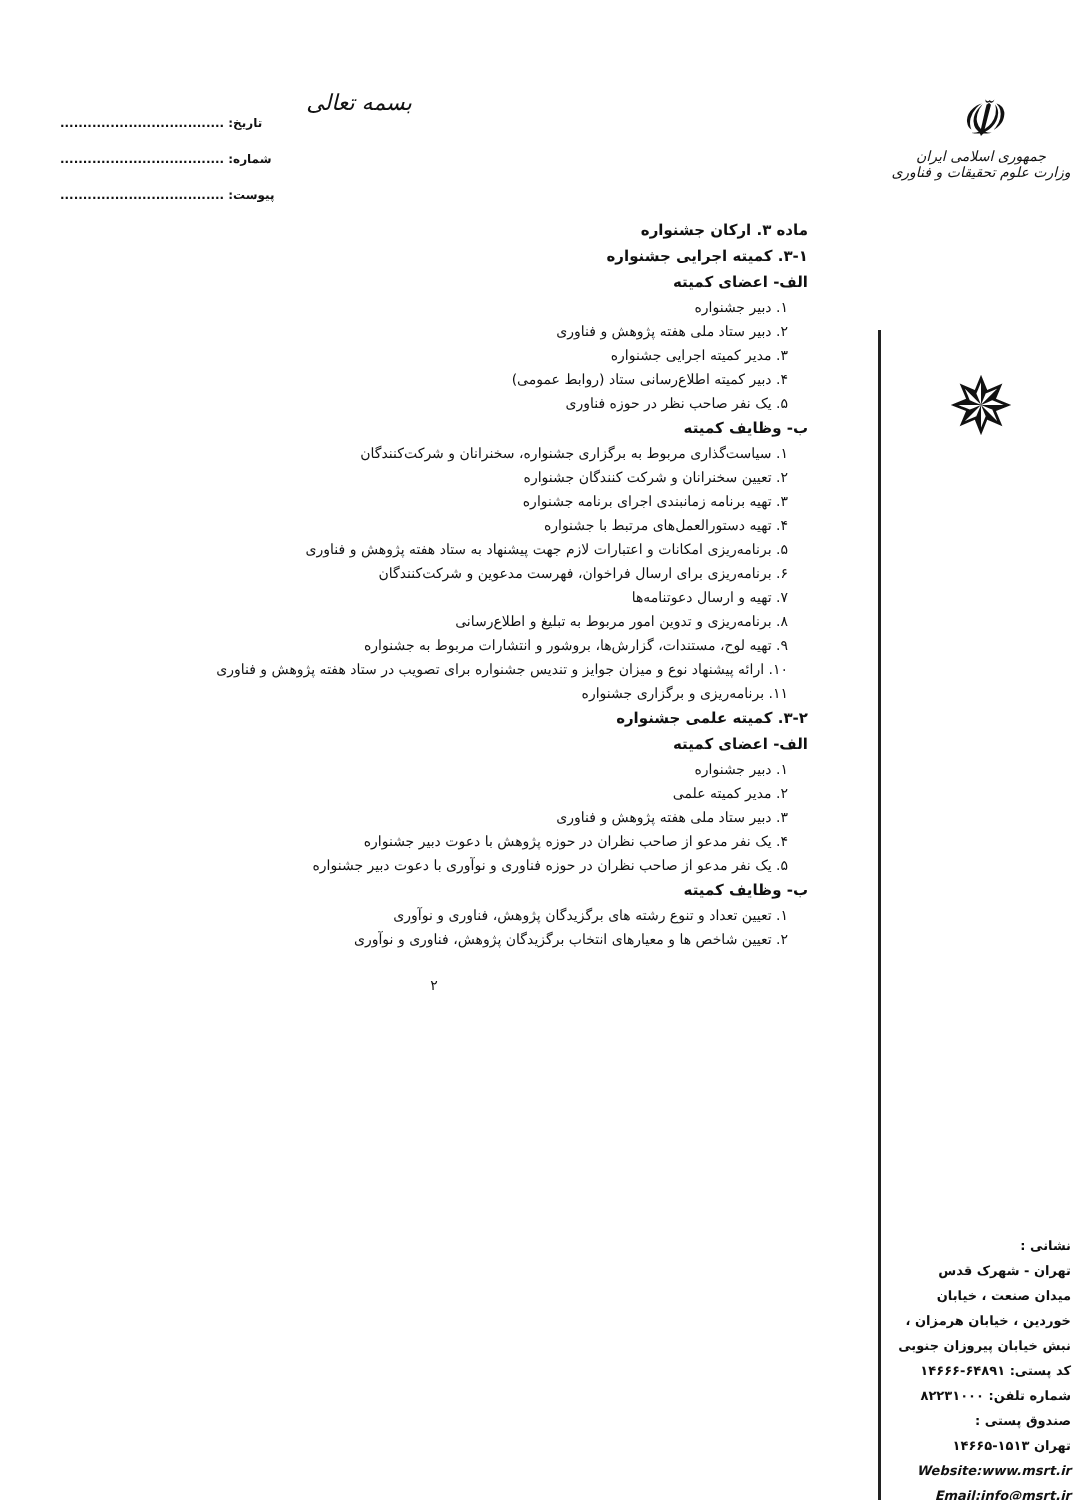☫
جمهوری اسلامی ایران
وزارت علوم تحقیقات و فناوری
✵
نشانی :
تهران - شهرک قدس
میدان صنعت ، خیابان
خوردین ، خیابان هرمزان ،
نبش خیابان پیروزان جنوبی
کد پستی: ۶۴۸۹۱-۱۴۶۶۶
شماره تلفن: ۸۲۲۳۱۰۰۰
صندوق پستی :
تهران ۱۵۱۳-۱۴۶۶۵
Website:www.msrt.ir
Email:info@msrt.ir
بسمه تعالی
تاریخ: ....................................
شماره: ....................................
پیوست: ....................................
ماده ۳. ارکان جشنواره
۳-۱. کمیته اجرایی جشنواره
الف- اعضای کمیته
۱. دبیر جشنواره
۲. دبیر ستاد ملی هفته پژوهش و فناوری
۳. مدیر کمیته اجرایی جشنواره
۴. دبیر کمیته اطلاع‌رسانی ستاد (روابط عمومی)
۵. یک نفر صاحب نظر در حوزه فناوری
ب- وظایف کمیته
۱. سیاست‌گذاری مربوط به برگزاری جشنواره، سخنرانان و شرکت‌کنندگان
۲. تعیین سخنرانان و شرکت کنندگان جشنواره
۳. تهیه برنامه زمانبندی اجرای برنامه جشنواره
۴. تهیه دستورالعمل‌های مرتبط با جشنواره
۵. برنامه‌ریزی امکانات و اعتبارات لازم جهت پیشنهاد به ستاد هفته پژوهش و فناوری
۶. برنامه‌ریزی برای ارسال فراخوان، فهرست مدعوین و شرکت‌کنندگان
۷. تهیه و ارسال دعوتنامه‌ها
۸. برنامه‌ریزی و تدوین امور مربوط به تبلیغ و اطلاع‌رسانی
۹. تهیه لوح، مستندات، گزارش‌ها، بروشور و انتشارات مربوط به جشنواره
۱۰. ارائه پیشنهاد نوع و میزان جوایز و تندیس جشنواره برای تصویب در ستاد هفته پژوهش و فناوری
۱۱. برنامه‌ریزی و برگزاری جشنواره
۳-۲. کمیته علمی جشنواره
الف- اعضای کمیته
۱. دبیر جشنواره
۲. مدیر کمیته علمی
۳. دبیر ستاد ملی هفته پژوهش و فناوری
۴. یک نفر مدعو از صاحب نظران در حوزه پژوهش با دعوت دبیر جشنواره
۵. یک نفر مدعو از صاحب نظران در حوزه فناوری و نوآوری با دعوت دبیر جشنواره
ب- وظایف کمیته
۱. تعیین تعداد و تنوع رشته های برگزیدگان پژوهش، فناوری و نوآوری
۲. تعیین شاخص ها و معیارهای انتخاب برگزیدگان پژوهش، فناوری و نوآوری
۲